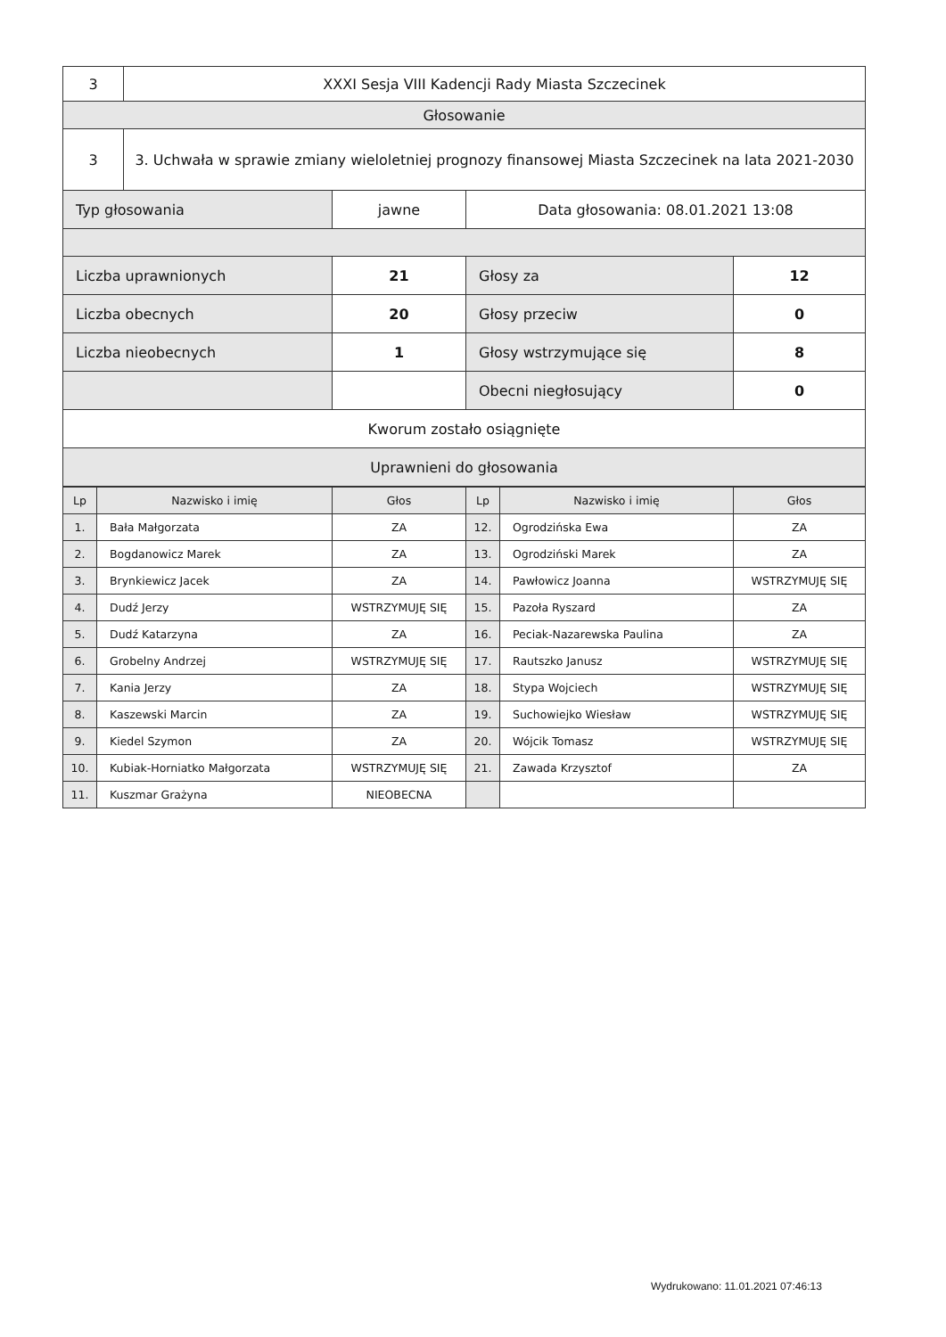| 3 | XXXI Sesja VIII Kadencji Rady Miasta Szczecinek | | | |
| Głosowanie | | | | |
| 3 | 3. Uchwała w sprawie zmiany wieloletniej prognozy finansowej Miasta Szczecinek na lata 2021-2030 | | | |
| Typ głosowania | | jawne | Data głosowania: 08.01.2021 13:08 | |
| Liczba uprawnionych | | 21 | Głosy za | 12 |
| Liczba obecnych | | 20 | Głosy przeciw | 0 |
| Liczba nieobecnych | | 1 | Głosy wstrzymujące się | 8 |
| | | | Obecni niegłosujący | 0 |
| Kworum zostało osiągnięte | | | | |
| Uprawnieni do głosowania | | | | |
| Lp | Nazwisko i imię | Głos | Lp | Nazwisko i imię | Głos |
| 1. | Bała Małgorzata | ZA | 12. | Ogrodzińska Ewa | ZA |
| 2. | Bogdanowicz Marek | ZA | 13. | Ogrodziński Marek | ZA |
| 3. | Brynkiewicz Jacek | ZA | 14. | Pawłowicz Joanna | WSTRZYMUJĘ SIĘ |
| 4. | Dudź Jerzy | WSTRZYMUJĘ SIĘ | 15. | Pazoła Ryszard | ZA |
| 5. | Dudź Katarzyna | ZA | 16. | Peciak-Nazarewska Paulina | ZA |
| 6. | Grobelny Andrzej | WSTRZYMUJĘ SIĘ | 17. | Rautszko Janusz | WSTRZYMUJĘ SIĘ |
| 7. | Kania Jerzy | ZA | 18. | Stypa Wojciech | WSTRZYMUJĘ SIĘ |
| 8. | Kaszewski Marcin | ZA | 19. | Suchowiejko Wiesław | WSTRZYMUJĘ SIĘ |
| 9. | Kiedel Szymon | ZA | 20. | Wójcik Tomasz | WSTRZYMUJĘ SIĘ |
| 10. | Kubiak-Horniatko Małgorzata | WSTRZYMUJĘ SIĘ | 21. | Zawada Krzysztof | ZA |
| 11. | Kuszmar Grażyna | NIEOBECNA | | | |
Wydrukowano: 11.01.2021 07:46:13